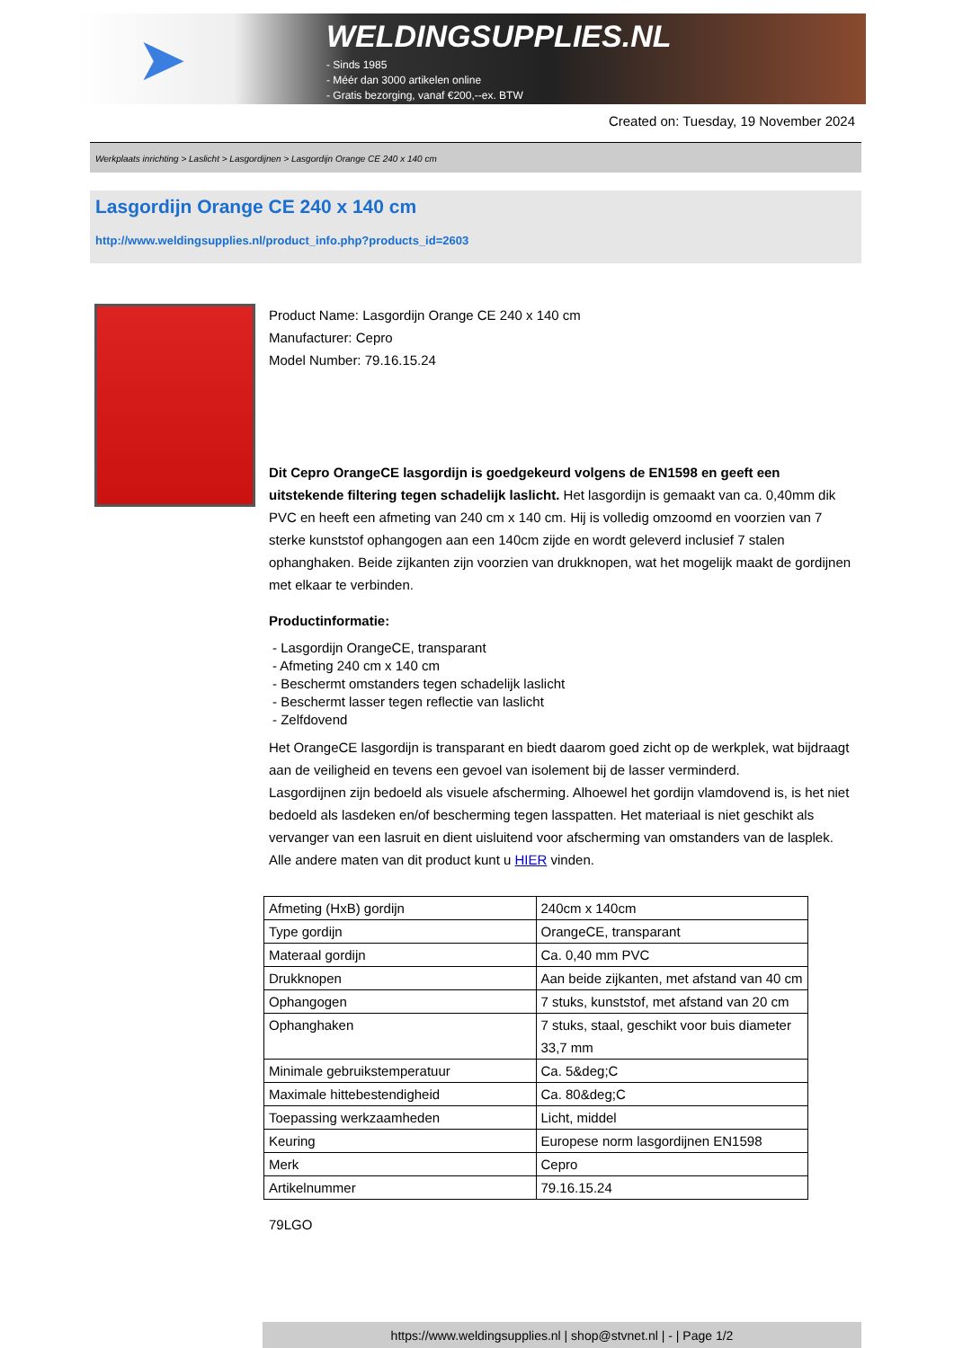➤
WELDINGSUPPLIES.NL
- Sinds 1985
- Méér dan 3000 artikelen online
- Gratis bezorging, vanaf €200,--ex. BTW
Created on: Tuesday, 19 November 2024
Werkplaats inrichting > Laslicht > Lasgordijnen > Lasgordijn Orange CE 240 x 140 cm
Lasgordijn Orange CE 240 x 140 cm
http://www.weldingsupplies.nl/product_info.php?products_id=2603
Product Name: Lasgordijn Orange CE 240 x 140 cm
Manufacturer: Cepro
Model Number: 79.16.15.24
Dit Cepro OrangeCE lasgordijn is goedgekeurd volgens de EN1598 en geeft een uitstekende filtering tegen schadelijk laslicht. Het lasgordijn is gemaakt van ca. 0,40mm dik PVC en heeft een afmeting van 240 cm x 140 cm. Hij is volledig omzoomd en voorzien van 7 sterke kunststof ophangogen aan een 140cm zijde en wordt geleverd inclusief 7 stalen ophanghaken. Beide zijkanten zijn voorzien van drukknopen, wat het mogelijk maakt de gordijnen met elkaar te verbinden.
Productinformatie:
- Lasgordijn OrangeCE, transparant
- Afmeting 240 cm x 140 cm
- Beschermt omstanders tegen schadelijk laslicht
- Beschermt lasser tegen reflectie van laslicht
- Zelfdovend
Het OrangeCE lasgordijn is transparant en biedt daarom goed zicht op de werkplek, wat bijdraagt aan de veiligheid en tevens een gevoel van isolement bij de lasser verminderd.
Lasgordijnen zijn bedoeld als visuele afscherming. Alhoewel het gordijn vlamdovend is, is het niet bedoeld als lasdeken en/of bescherming tegen lasspatten. Het materiaal is niet geschikt als vervanger van een lasruit en dient uisluitend voor afscherming van omstanders van de lasplek.
Alle andere maten van dit product kunt u HIER vinden.
| Afmeting (HxB) gordijn | 240cm x 140cm |
| Type gordijn | OrangeCE, transparant |
| Materaal gordijn | Ca. 0,40 mm PVC |
| Drukknopen | Aan beide zijkanten, met afstand van 40 cm |
| Ophangogen | 7 stuks, kunststof, met afstand van 20 cm |
| Ophanghaken | 7 stuks, staal, geschikt voor buis diameter 33,7 mm |
| Minimale gebruikstemperatuur | Ca. 5&deg;C |
| Maximale hittebestendigheid | Ca. 80&deg;C |
| Toepassing werkzaamheden | Licht, middel |
| Keuring | Europese norm lasgordijnen EN1598 |
| Merk | Cepro |
| Artikelnummer | 79.16.15.24 |
79LGO
https://www.weldingsupplies.nl | shop@stvnet.nl | - | Page 1/2